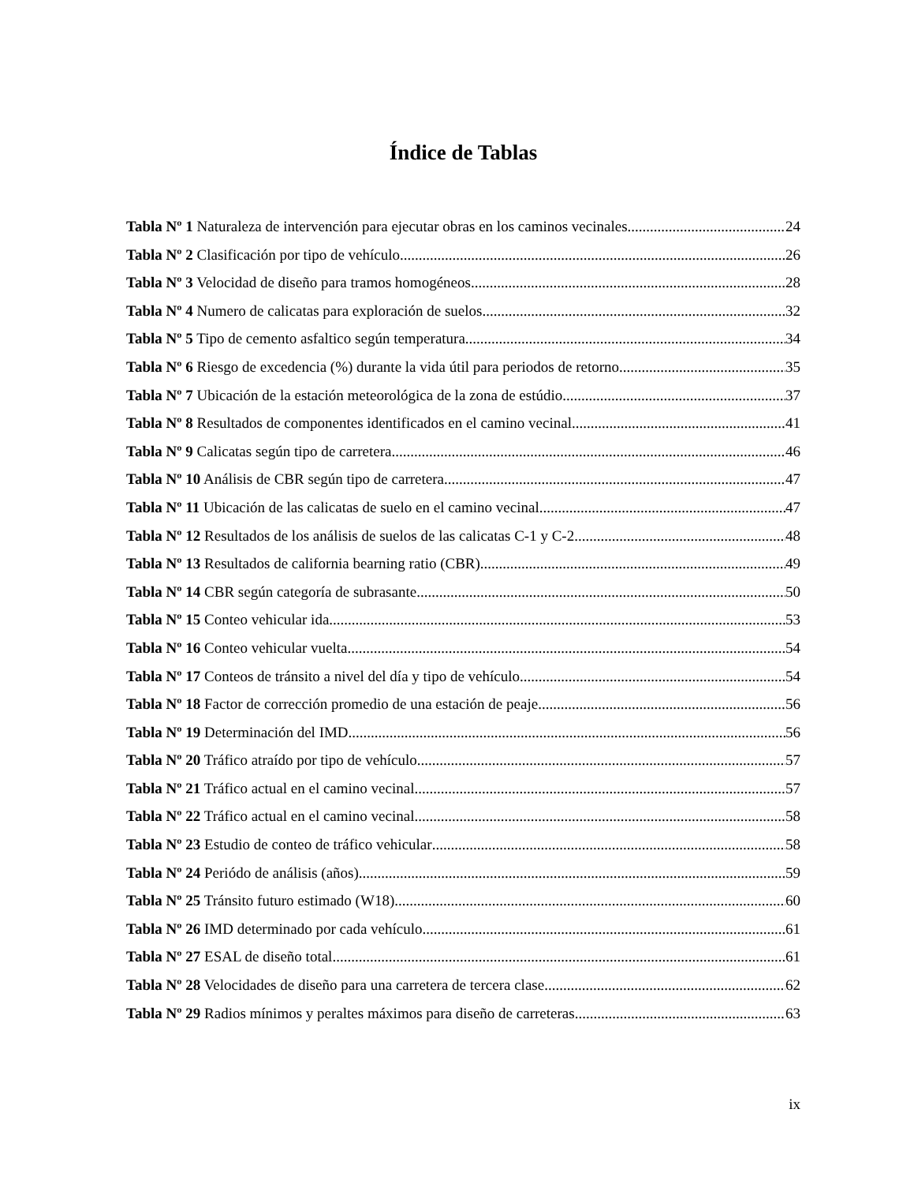Índice de Tablas
Tabla Nº 1 Naturaleza de intervención para ejecutar obras en los caminos vecinales 24
Tabla Nº 2 Clasificación por tipo de vehículo 26
Tabla Nº 3 Velocidad de diseño para tramos homogéneos 28
Tabla Nº 4 Numero de calicatas para exploración de suelos 32
Tabla Nº 5 Tipo de cemento asfaltico según temperatura 34
Tabla Nº 6 Riesgo de excedencia (%) durante la vida útil para periodos de retorno 35
Tabla Nº 7 Ubicación de la estación meteorológica de la zona de estúdio 37
Tabla Nº 8 Resultados de componentes identificados en el camino vecinal 41
Tabla Nº 9 Calicatas según tipo de carretera 46
Tabla Nº 10 Análisis de CBR según tipo de carretera 47
Tabla Nº 11 Ubicación de las calicatas de suelo en el camino vecinal 47
Tabla Nº 12 Resultados de los análisis de suelos de las calicatas C-1 y C-2 48
Tabla Nº 13 Resultados de california bearning ratio (CBR) 49
Tabla Nº 14 CBR según categoría de subrasante 50
Tabla Nº 15 Conteo vehicular ida 53
Tabla Nº 16 Conteo vehicular vuelta 54
Tabla Nº 17 Conteos de tránsito a nivel del día y tipo de vehículo 54
Tabla Nº 18 Factor de corrección promedio de una estación de peaje 56
Tabla Nº 19 Determinación del IMD 56
Tabla Nº 20 Tráfico atraído por tipo de vehículo 57
Tabla Nº 21 Tráfico actual en el camino vecinal 57
Tabla Nº 22 Tráfico actual en el camino vecinal 58
Tabla Nº 23 Estudio de conteo de tráfico vehicular 58
Tabla Nº 24 Periódo de análisis (años) 59
Tabla Nº 25 Tránsito futuro estimado (W18) 60
Tabla Nº 26 IMD determinado por cada vehículo 61
Tabla Nº 27 ESAL de diseño total 61
Tabla Nº 28 Velocidades de diseño para una carretera de tercera clase 62
Tabla Nº 29 Radios mínimos y peraltes máximos para diseño de carreteras 63
ix